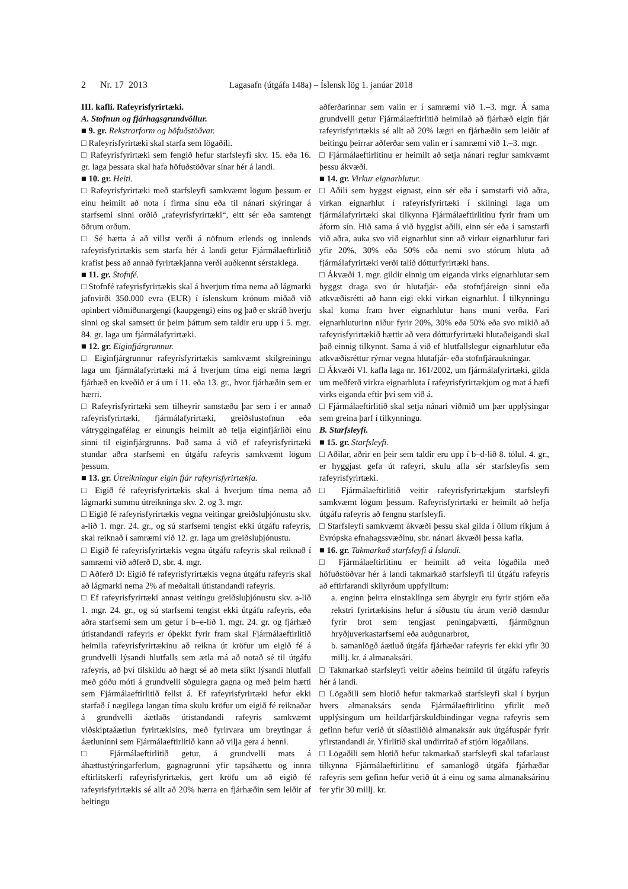2 Nr. 17 2013 Lagasafn (útgáfa 148a) – Íslensk lög 1. janúar 2018
III. kafli. Rafeyrisfyrirtæki.
A. Stofnun og fjárhagsgrundvöllur.
■ 9. gr. Rekstrarform og höfuðstöðvar.
□ Rafeyrisfyrirtæki skal starfa sem lögaðili.
□ Rafeyrisfyrirtæki sem fengið hefur starfsleyfi skv. 15. eða 16. gr. laga þessara skal hafa höfuðstöðvar sínar hér á landi.
■ 10. gr. Heiti.
□ Rafeyrisfyrirtæki með starfsleyfi samkvæmt lögum þessum er einu heimilt að nota í firma sínu eða til nánari skýringar á starfsemi sinni orðið „rafeyrisfyrirtæki“, eitt sér eða samtengt öðrum orðum.
□ Sé hætta á að villst verði á nöfnum erlends og innlends rafeyrisfyrirtækis sem starfa hér á landi getur Fjármálaeftirlitið krafist þess að annað fyrirtækjanna verði auðkennt sérstaklega.
■ 11. gr. Stofnfé.
□ Stofnfé rafeyrisfyrirtækis skal á hverjum tíma nema að lágmarki jafnvirði 350.000 evra (EUR) í íslenskum krónum miðað við opinbert viðmiðunargengi (kaupgengi) eins og það er skráð hverju sinni og skal samsett úr þeim þáttum sem taldir eru upp í 5. mgr. 84. gr. laga um fjármálafyrirtæki.
■ 12. gr. Eiginfjárgrunnur.
□ Eiginfjárgrunnur rafeyrisfyrirtækis samkvæmt skilgreiningu laga um fjármálafyrirtæki má á hverjum tíma eigi nema lægri fjárhæð en kveðið er á um í 11. eða 13. gr., hvor fjárhæðin sem er hærri.
□ Rafeyrisfyrirtæki sem tilheyrir samstæðu þar sem í er annað rafeyrisfyrirtæki, fjármálafyrirtæki, greiðslustofnun eða vátryggingafélag er einungis heimilt að telja eiginfjárliði einu sinni til eiginfjárgrunns. Það sama á við ef rafeyrisfyrirtæki stundar aðra starfsemi en útgáfu rafeyris samkvæmt lögum þessum.
■ 13. gr. Útreikningur eigin fjár rafeyrisfyrirtækja.
□ Eigið fé rafeyrisfyrirtækis skal á hverjum tíma nema að lágmarki summu útreikninga skv. 2. og 3. mgr.
□ Eigið fé rafeyrisfyrirtækis vegna veitingar greiðsluþjónustu skv. a-lið 1. mgr. 24. gr., og sú starfsemi tengist ekki útgáfu rafeyris, skal reiknað í samræmi við 12. gr. laga um greiðsluþjónustu.
□ Eigið fé rafeyrisfyrirtækis vegna útgáfu rafeyris skal reiknað í samræmi við aðferð D, sbr. 4. mgr.
□ Aðferð D: Eigið fé rafeyrisfyrirtækis vegna útgáfu rafeyris skal að lágmarki nema 2% af meðaltali útistandandi rafeyris.
□ Ef rafeyrisfyrirtæki annast veitingu greiðsluþjónustu skv. a-lið 1. mgr. 24. gr., og sú starfsemi tengist ekki útgáfu rafeyris, eða aðra starfsemi sem um getur í b–e-lið 1. mgr. 24. gr. og fjárhæð útistandandi rafeyris er óþekkt fyrir fram skal Fjármálaeftirlitið heimila rafeyrisfyrirtækinu að reikna út kröfur um eigið fé á grundvelli lýsandi hlutfalls sem ætla má að notað sé til útgáfu rafeyris, að því tilskildu að hægt sé að meta slíkt lýsandi hlutfall með góðu móti á grundvelli sögulegra gagna og með þeim hætti sem Fjármálaeftirlitið fellst á. Ef rafeyrisfyrirtæki hefur ekki starfað í nægilega langan tíma skulu kröfur um eigið fé reiknaðar á grundvelli áætlaðs útistandandi rafeyris samkvæmt viðskiptaáætlun fyrirtækisins, með fyrirvara um breytingar á áætluninni sem Fjármálaeftirlitið kann að vilja gera á henni.
□ Fjármálaeftirlitið getur, á grundvelli mats á áhættustýringarferlum, gagnagrunni yfir tapsáhættu og innra eftirlitskerfi rafeyrisfyrirtækis, gert kröfu um að eigið fé rafeyrisfyrirtækis sé allt að 20% hærra en fjárhæðin sem leiðir af beitingu
aðferðarinnar sem valin er í samræmi við 1.–3. mgr. Á sama grundvelli getur Fjármálaeftirlitið heimilað að fjárhæð eigin fjár rafeyrisfyrirtækis sé allt að 20% lægri en fjárhæðin sem leiðir af beitingu þeirrar aðferðar sem valin er í samræmi við 1.–3. mgr.
□ Fjármálaeftirlitinu er heimilt að setja nánari reglur samkvæmt þessu ákvæði.
■ 14. gr. Virkur eignarhlutur.
□ Aðili sem hyggst eignast, einn sér eða í samstarfi við aðra, virkan eignarhlut í rafeyrisfyrirtæki í skilningi laga um fjármálafyrirtæki skal tilkynna Fjármálaeftirlitinu fyrir fram um áform sín. Hið sama á við hyggist aðili, einn sér eða í samstarfi við aðra, auka svo við eignarhlut sinn að virkur eignarhlutur fari yfir 20%, 30% eða 50% eða nemi svo stórum hluta að fjármálafyrirtæki verði talið dótturfyrirtæki hans.
□ Ákvæði 1. mgr. gildir einnig um eiganda virks eignarhlutar sem hyggst draga svo úr hlutafjár- eða stofnfjáreign sinni eða atkvæðisrétti að hann eigi ekki virkan eignarhlut. Í tilkynningu skal koma fram hver eignarhlutur hans muni verða. Fari eignarhluturinn niður fyrir 20%, 30% eða 50% eða svo mikið að rafeyrisfyrirtækið hættir að vera dótturfyrirtæki hlutaðeigandi skal það einnig tilkynnt. Sama á við ef hlutfallslegur eignarhlutur eða atkvæðisréttur rýrnar vegna hlutafjár- eða stofnfjáraukningar.
□ Ákvæði VI. kafla laga nr. 161/2002, um fjármálafyrirtæki, gilda um meðferð virkra eignarhluta í rafeyrisfyrirtækjum og mat á hæfi virks eiganda eftir því sem við á.
□ Fjármálaeftirlitið skal setja nánari viðmið um þær upplýsingar sem greina þarf í tilkynningu.
B. Starfsleyfi.
■ 15. gr. Starfsleyfi.
□ Aðilar, aðrir en þeir sem taldir eru upp í b–d-lið 8. tölul. 4. gr., er hyggjast gefa út rafeyri, skulu afla sér starfsleyfis sem rafeyrisfyrirtæki.
□ Fjármálaeftirlitið veitir rafeyrisfyrirtækjum starfsleyfi samkvæmt lögum þessum. Rafeyrisfyrirtæki er heimilt að hefja útgáfu rafeyris að fengnu starfsleyfi.
□ Starfsleyfi samkvæmt ákvæði þessu skal gilda í öllum ríkjum á Evrópska efnahagssvæðinu, sbr. nánari ákvæði þessa kafla.
■ 16. gr. Takmarkað starfsleyfi á Íslandi.
□ Fjármálaeftirlitinu er heimilt að veita lögaðila með höfuðstöðvar hér á landi takmarkað starfsleyfi til útgáfu rafeyris að eftirfarandi skilyrðum uppfylltum:
a. enginn þeirra einstaklinga sem ábyrgir eru fyrir stjórn eða rekstri fyrirtækisins hefur á síðustu tíu árum verið dæmdur fyrir brot sem tengjast peningaþvætti, fjármögnun hryðjuverkastarfsemi eða auðgunarbrot,
b. samanlögð áætluð útgáfa fjárhæðar rafeyris fer ekki yfir 30 millj. kr. á almanaksári.
□ Takmarkað starfsleyfi veitir aðeins heimild til útgáfu rafeyris hér á landi.
□ Lögaðili sem hlotið hefur takmarkað starfsleyfi skal í byrjun hvers almanaksárs senda Fjármálaeftirlitinu yfirlit með upplýsingum um heildarfjárskuldbindingar vegna rafeyris sem gefinn hefur verið út síðastliðið almanaksár auk útgáfuspár fyrir yfirstandandi ár. Yfirlitið skal undirritað af stjórn lögaðilans.
□ Lögaðili sem hlotið hefur takmarkað starfsleyfi skal tafarlaust tilkynna Fjármálaeftirlitinu ef samanlögð útgáfa fjárhæðar rafeyris sem gefinn hefur verið út á einu og sama almanaksárinu fer yfir 30 millj. kr.